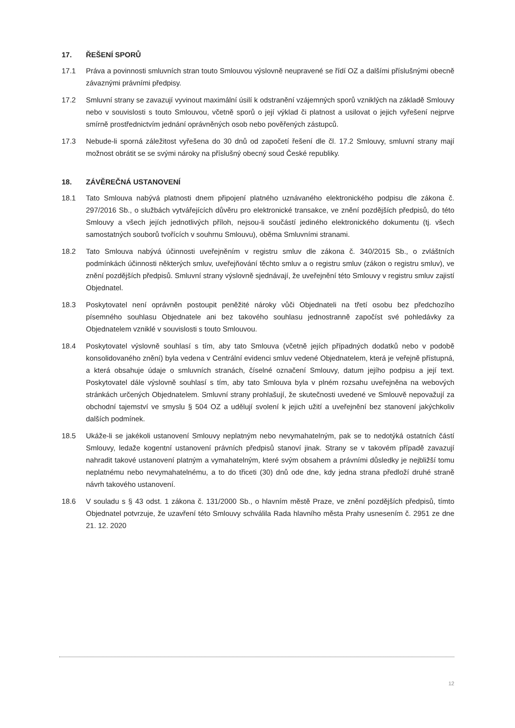17. ŘEŠENÍ SPORŮ
17.1 Práva a povinnosti smluvních stran touto Smlouvou výslovně neupravené se řídí OZ a dalšími příslušnými obecně závaznými právními předpisy.
17.2 Smluvní strany se zavazují vyvinout maximální úsilí k odstranění vzájemných sporů vzniklých na základě Smlouvy nebo v souvislosti s touto Smlouvou, včetně sporů o její výklad či platnost a usilovat o jejich vyřešení nejprve smírně prostřednictvím jednání oprávněných osob nebo pověřených zástupců.
17.3 Nebude-li sporná záležitost vyřešena do 30 dnů od započetí řešení dle čl. 17.2 Smlouvy, smluvní strany mají možnost obrátit se se svými nároky na příslušný obecný soud České republiky.
18. ZÁVĚREČNÁ USTANOVENÍ
18.1 Tato Smlouva nabývá platnosti dnem připojení platného uznávaného elektronického podpisu dle zákona č. 297/2016 Sb., o službách vytvářejících důvěru pro elektronické transakce, ve znění pozdějších předpisů, do této Smlouvy a všech jejích jednotlivých příloh, nejsou-li součástí jediného elektronického dokumentu (tj. všech samostatných souborů tvořících v souhrnu Smlouvu), oběma Smluvními stranami.
18.2 Tato Smlouva nabývá účinnosti uveřejněním v registru smluv dle zákona č. 340/2015 Sb., o zvláštních podmínkách účinnosti některých smluv, uveřejňování těchto smluv a o registru smluv (zákon o registru smluv), ve znění pozdějších předpisů. Smluvní strany výslovně sjednávají, že uveřejnění této Smlouvy v registru smluv zajistí Objednatel.
18.3 Poskytovatel není oprávněn postoupit peněžité nároky vůči Objednateli na třetí osobu bez předchozího písemného souhlasu Objednatele ani bez takového souhlasu jednostranně započíst své pohledávky za Objednatelem vzniklé v souvislosti s touto Smlouvou.
18.4 Poskytovatel výslovně souhlasí s tím, aby tato Smlouva (včetně jejích případných dodatků nebo v podobě konsolidovaného znění) byla vedena v Centrální evidenci smluv vedené Objednatelem, která je veřejně přístupná, a která obsahuje údaje o smluvních stranách, číselné označení Smlouvy, datum jejího podpisu a její text. Poskytovatel dále výslovně souhlasí s tím, aby tato Smlouva byla v plném rozsahu uveřejněna na webových stránkách určených Objednatelem. Smluvní strany prohlašují, že skutečnosti uvedené ve Smlouvě nepovažují za obchodní tajemství ve smyslu § 504 OZ a udělují svolení k jejich užití a uveřejnění bez stanovení jakýchkoliv dalších podmínek.
18.5 Ukáže-li se jakékoli ustanovení Smlouvy neplatným nebo nevymahatelným, pak se to nedotýká ostatních částí Smlouvy, ledaže kogentní ustanovení právních předpisů stanoví jinak. Strany se v takovém případě zavazují nahradit takové ustanovení platným a vymahatelným, které svým obsahem a právními důsledky je nejbližší tomu neplatnému nebo nevymahatelnému, a to do třiceti (30) dnů ode dne, kdy jedna strana předloží druhé straně návrh takového ustanovení.
18.6 V souladu s § 43 odst. 1 zákona č. 131/2000 Sb., o hlavním městě Praze, ve znění pozdějších předpisů, tímto Objednatel potvrzuje, že uzavření této Smlouvy schválila Rada hlavního města Prahy usnesením č. 2951 ze dne 21. 12. 2020
12